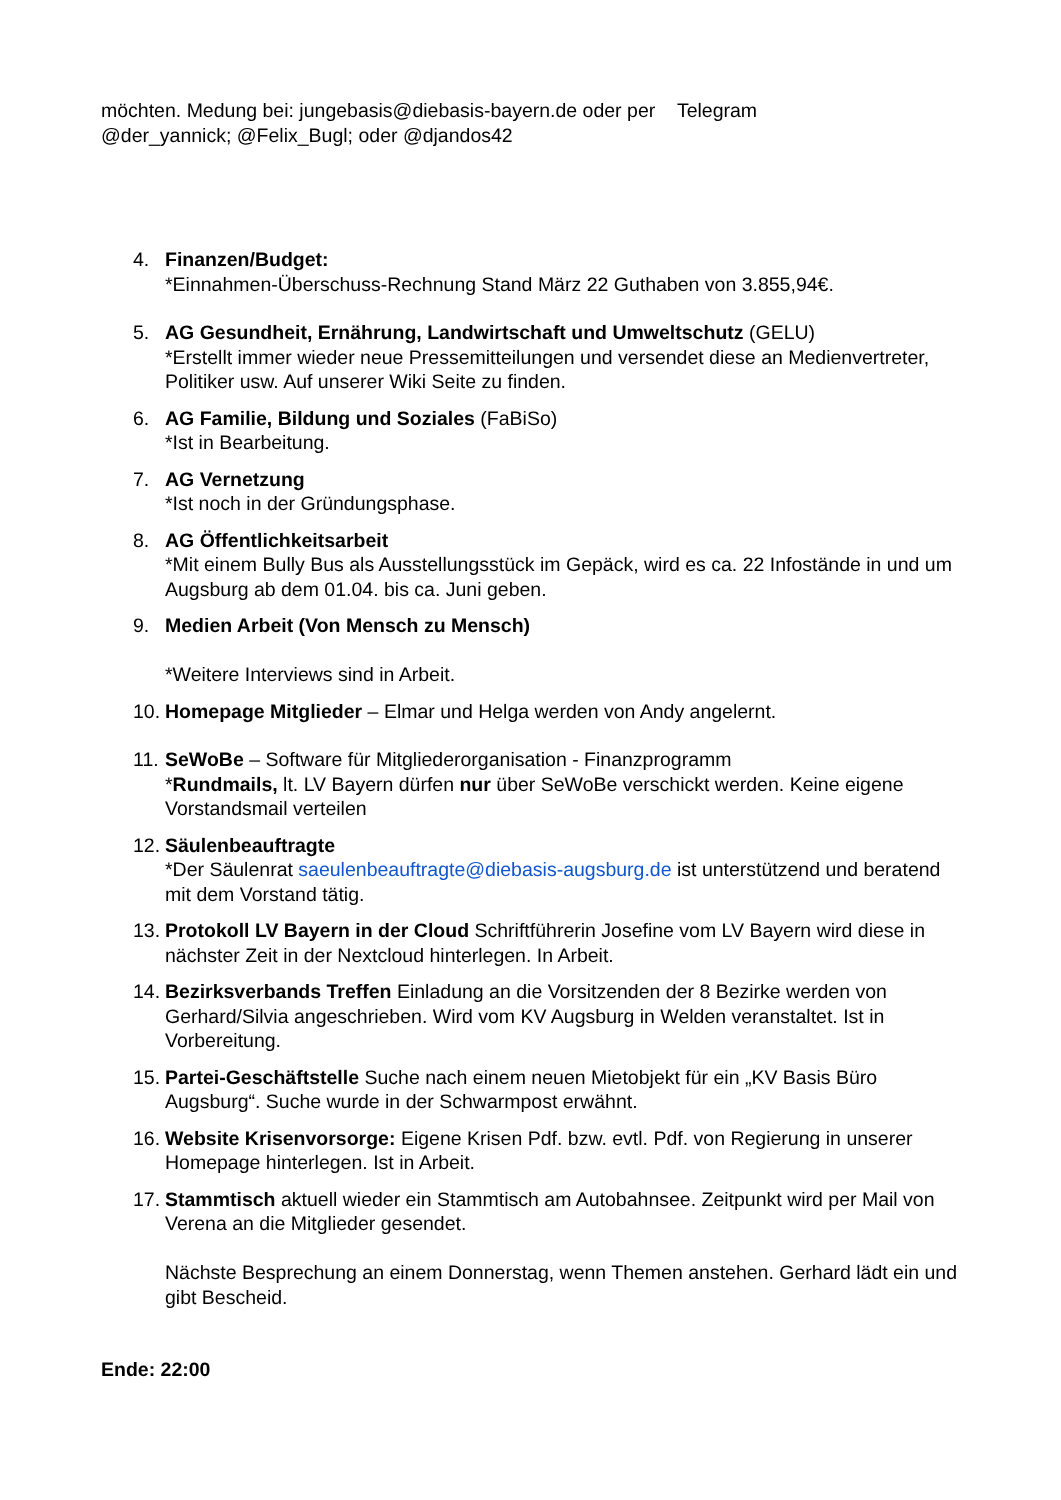möchten. Medung bei: jungebasis@diebasis-bayern.de oder per Telegram
@der_yannick; @Felix_Bugl; oder @djandos42
4. Finanzen/Budget:
*Einnahmen-Überschuss-Rechnung Stand März 22 Guthaben von 3.855,94€.
5. AG Gesundheit, Ernährung, Landwirtschaft und Umweltschutz (GELU)
*Erstellt immer wieder neue Pressemitteilungen und versendet diese an Medienvertreter, Politiker usw. Auf unserer Wiki Seite zu finden.
6. AG Familie, Bildung und Soziales (FaBiSo)
*Ist in Bearbeitung.
7. AG Vernetzung
*Ist noch in der Gründungsphase.
8. AG Öffentlichkeitsarbeit
*Mit einem Bully Bus als Ausstellungsstück im Gepäck, wird es ca. 22 Infostände in und um Augsburg ab dem 01.04. bis ca. Juni geben.
9. Medien Arbeit (Von Mensch zu Mensch)
*Weitere Interviews sind in Arbeit.
10. Homepage Mitglieder – Elmar und Helga werden von Andy angelernt.
11. SeWoBe – Software für Mitgliederorganisation - Finanzprogramm
*Rundmails, lt. LV Bayern dürfen nur über SeWoBe verschickt werden. Keine eigene Vorstandsmail verteilen
12. Säulenbeauftragte
*Der Säulenrat saeulenbeauftragte@diebasis-augsburg.de ist unterstützend und beratend mit dem Vorstand tätig.
13. Protokoll LV Bayern in der Cloud Schriftführerin Josefine vom LV Bayern wird diese in nächster Zeit in der Nextcloud hinterlegen. In Arbeit.
14. Bezirksverbands Treffen Einladung an die Vorsitzenden der 8 Bezirke werden von Gerhard/Silvia angeschrieben. Wird vom KV Augsburg in Welden veranstaltet. Ist in Vorbereitung.
15. Partei-Geschäftstelle Suche nach einem neuen Mietobjekt für ein „KV Basis Büro Augsburg“. Suche wurde in der Schwarmpost erwähnt.
16. Website Krisenvorsorge: Eigene Krisen Pdf. bzw. evtl. Pdf. von Regierung in unserer Homepage hinterlegen. Ist in Arbeit.
17. Stammtisch aktuell wieder ein Stammtisch am Autobahnsee. Zeitpunkt wird per Mail von Verena an die Mitglieder gesendet.
Nächste Besprechung an einem Donnerstag, wenn Themen anstehen. Gerhard lädt ein und gibt Bescheid.
Ende: 22:00